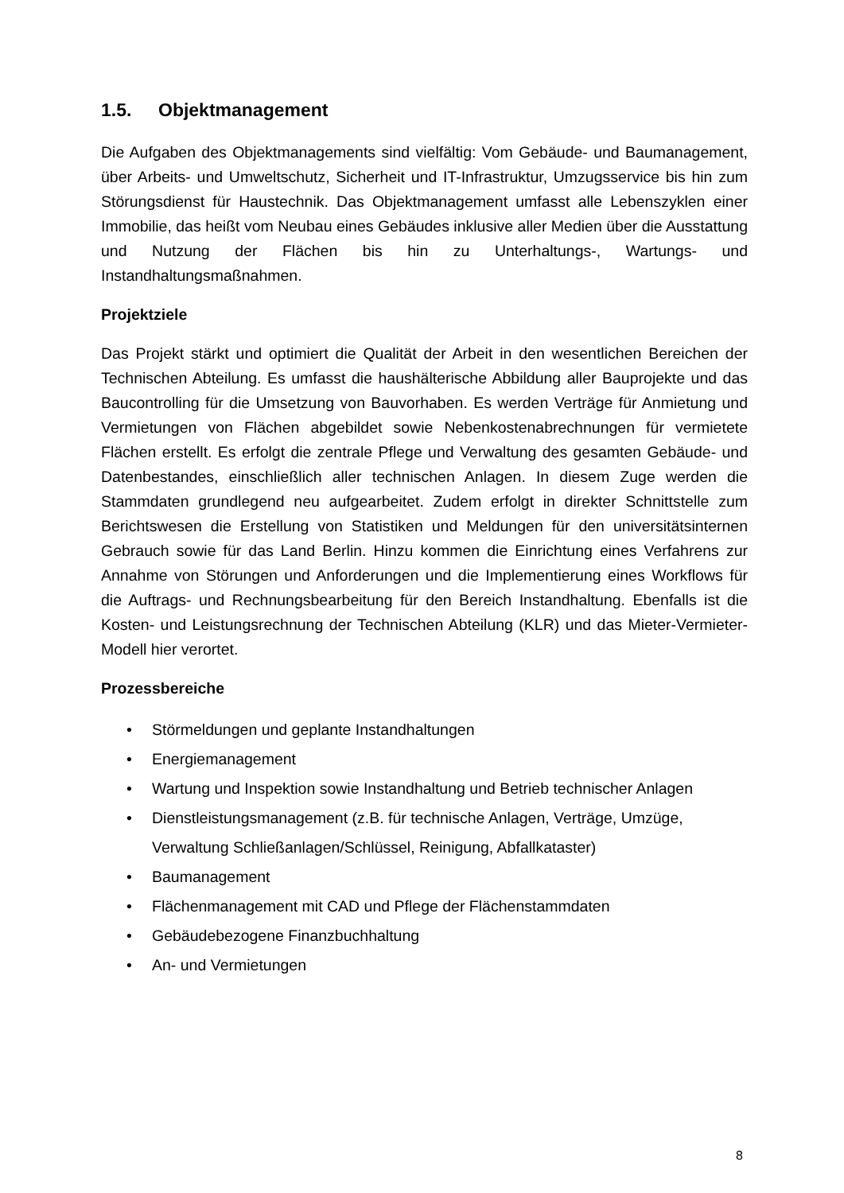1.5. Objektmanagement
Die Aufgaben des Objektmanagements sind vielfältig: Vom Gebäude- und Baumanagement, über Arbeits- und Umweltschutz, Sicherheit und IT-Infrastruktur, Umzugsservice bis hin zum Störungsdienst für Haustechnik. Das Objektmanagement umfasst alle Lebenszyklen einer Immobilie, das heißt vom Neubau eines Gebäudes inklusive aller Medien über die Ausstattung und Nutzung der Flächen bis hin zu Unterhaltungs-, Wartungs- und Instandhaltungsmaßnahmen.
Projektziele
Das Projekt stärkt und optimiert die Qualität der Arbeit in den wesentlichen Bereichen der Technischen Abteilung. Es umfasst die haushälterische Abbildung aller Bauprojekte und das Baucontrolling für die Umsetzung von Bauvorhaben. Es werden Verträge für Anmietung und Vermietungen von Flächen abgebildet sowie Nebenkostenabrechnungen für vermietete Flächen erstellt. Es erfolgt die zentrale Pflege und Verwaltung des gesamten Gebäude- und Datenbestandes, einschließlich aller technischen Anlagen. In diesem Zuge werden die Stammdaten grundlegend neu aufgearbeitet. Zudem erfolgt in direkter Schnittstelle zum Berichtswesen die Erstellung von Statistiken und Meldungen für den universitätsinternen Gebrauch sowie für das Land Berlin. Hinzu kommen die Einrichtung eines Verfahrens zur Annahme von Störungen und Anforderungen und die Implementierung eines Workflows für die Auftrags- und Rechnungsbearbeitung für den Bereich Instandhaltung. Ebenfalls ist die Kosten- und Leistungsrechnung der Technischen Abteilung (KLR) und das Mieter-Vermieter-Modell hier verortet.
Prozessbereiche
• Störmeldungen und geplante Instandhaltungen
• Energiemanagement
• Wartung und Inspektion sowie Instandhaltung und Betrieb technischer Anlagen
• Dienstleistungsmanagement (z.B. für technische Anlagen, Verträge, Umzüge, Verwaltung Schließanlagen/Schlüssel, Reinigung, Abfallkataster)
• Baumanagement
• Flächenmanagement mit CAD und Pflege der Flächenstammdaten
• Gebäudebezogene Finanzbuchhaltung
• An- und Vermietungen
8